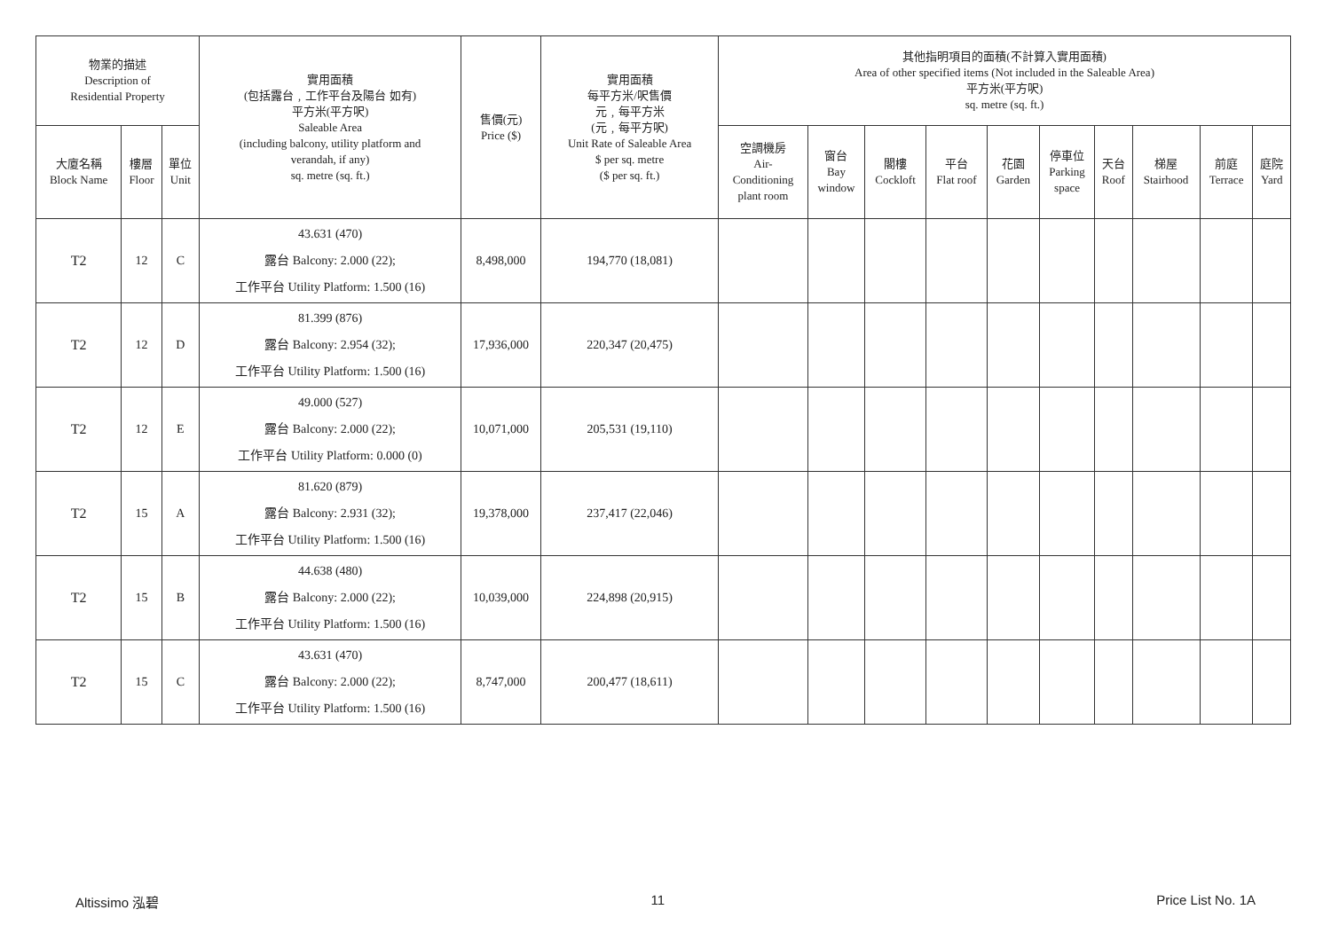| 物業的描述 Description of Residential Property | | | 實用面積 (包括露台﹐工作平台及陽台 如有) 平方米(平方呎) Saleable Area (including balcony, utility platform and verandah, if any) sq. metre (sq. ft.) | 售價(元) Price ($) | 實用面積 每平方米/呎售價 元﹐每平方米 (元﹐每平方呎) Unit Rate of Saleable Area $ per sq. metre ($ per sq. ft.) | 其他指明項目的面積(不計算入實用面積) Area of other specified items (Not included in the Saleable Area) 平方米(平方呎) sq. metre (sq. ft.) | | | | | | | | | |
| --- | --- | --- | --- | --- | --- | --- | --- | --- | --- | --- | --- | --- | --- | --- | --- |
| 大廈名稱 Block Name | 樓層 Floor | 單位 Unit | | | | 空調機房 Air- Conditioning plant room | 窗台 Bay window | 閣樓 Cockloft | 平台 Flat roof | 花園 Garden | 停車位 Parking space | 天台 Roof | 梯屋 Stairhood | 前庭 Terrace | 庭院 Yard |
| T2 | 12 | C | 43.631 (470) 露台 Balcony: 2.000 (22); 工作平台 Utility Platform: 1.500 (16) | 8,498,000 | 194,770 (18,081) | | | | | | | | | | |
| T2 | 12 | D | 81.399 (876) 露台 Balcony: 2.954 (32); 工作平台 Utility Platform: 1.500 (16) | 17,936,000 | 220,347 (20,475) | | | | | | | | | | |
| T2 | 12 | E | 49.000 (527) 露台 Balcony: 2.000 (22); 工作平台 Utility Platform: 0.000 (0) | 10,071,000 | 205,531 (19,110) | | | | | | | | | | |
| T2 | 15 | A | 81.620 (879) 露台 Balcony: 2.931 (32); 工作平台 Utility Platform: 1.500 (16) | 19,378,000 | 237,417 (22,046) | | | | | | | | | | |
| T2 | 15 | B | 44.638 (480) 露台 Balcony: 2.000 (22); 工作平台 Utility Platform: 1.500 (16) | 10,039,000 | 224,898 (20,915) | | | | | | | | | | |
| T2 | 15 | C | 43.631 (470) 露台 Balcony: 2.000 (22); 工作平台 Utility Platform: 1.500 (16) | 8,747,000 | 200,477 (18,611) | | | | | | | | | | |
Altissimo 泓碧 11 Price List No. 1A